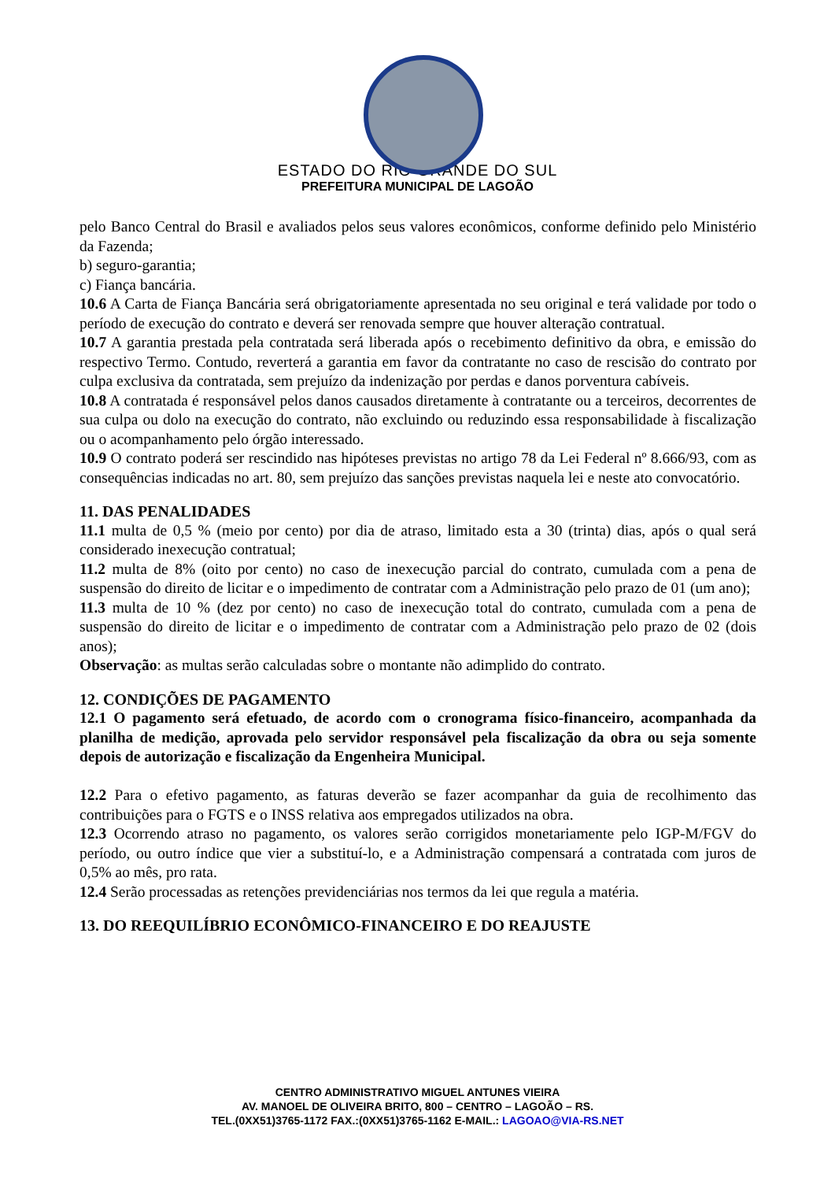ESTADO DO RIO GRANDE DO SUL
PREFEITURA MUNICIPAL DE LAGOÃO
pelo Banco Central do Brasil e avaliados pelos seus valores econômicos, conforme definido pelo Ministério da Fazenda;
b) seguro-garantia;
c) Fiança bancária.
10.6 A Carta de Fiança Bancária será obrigatoriamente apresentada no seu original e terá validade por todo o período de execução do contrato e deverá ser renovada sempre que houver alteração contratual.
10.7 A garantia prestada pela contratada será liberada após o recebimento definitivo da obra, e emissão do respectivo Termo. Contudo, reverterá a garantia em favor da contratante no caso de rescisão do contrato por culpa exclusiva da contratada, sem prejuízo da indenização por perdas e danos porventura cabíveis.
10.8 A contratada é responsável pelos danos causados diretamente à contratante ou a terceiros, decorrentes de sua culpa ou dolo na execução do contrato, não excluindo ou reduzindo essa responsabilidade à fiscalização ou o acompanhamento pelo órgão interessado.
10.9 O contrato poderá ser rescindido nas hipóteses previstas no artigo 78 da Lei Federal nº 8.666/93, com as consequências indicadas no art. 80, sem prejuízo das sanções previstas naquela lei e neste ato convocatório.
11. DAS PENALIDADES
11.1 multa de 0,5 % (meio por cento) por dia de atraso, limitado esta a 30 (trinta) dias, após o qual será considerado inexecução contratual;
11.2 multa de 8% (oito por cento) no caso de inexecução parcial do contrato, cumulada com a pena de suspensão do direito de licitar e o impedimento de contratar com a Administração pelo prazo de 01 (um ano);
11.3 multa de 10 % (dez por cento) no caso de inexecução total do contrato, cumulada com a pena de suspensão do direito de licitar e o impedimento de contratar com a Administração pelo prazo de 02 (dois anos);
Observação: as multas serão calculadas sobre o montante não adimplido do contrato.
12. CONDIÇÕES DE PAGAMENTO
12.1 O pagamento será efetuado, de acordo com o cronograma físico-financeiro, acompanhada da planilha de medição, aprovada pelo servidor responsável pela fiscalização da obra ou seja somente depois de autorização e fiscalização da Engenheira Municipal.
12.2 Para o efetivo pagamento, as faturas deverão se fazer acompanhar da guia de recolhimento das contribuições para o FGTS e o INSS relativa aos empregados utilizados na obra.
12.3 Ocorrendo atraso no pagamento, os valores serão corrigidos monetariamente pelo IGP-M/FGV do período, ou outro índice que vier a substituí-lo, e a Administração compensará a contratada com juros de 0,5% ao mês, pro rata.
12.4 Serão processadas as retenções previdenciárias nos termos da lei que regula a matéria.
13. DO REEQUILÍBRIO ECONÔMICO-FINANCEIRO E DO REAJUSTE
CENTRO ADMINISTRATIVO MIGUEL ANTUNES VIEIRA
AV. MANOEL DE OLIVEIRA BRITO, 800 – CENTRO – LAGOÃO – RS.
TEL.(0XX51)3765-1172 FAX.:(0XX51)3765-1162 E-MAIL.: LAGOAO@VIA-RS.NET